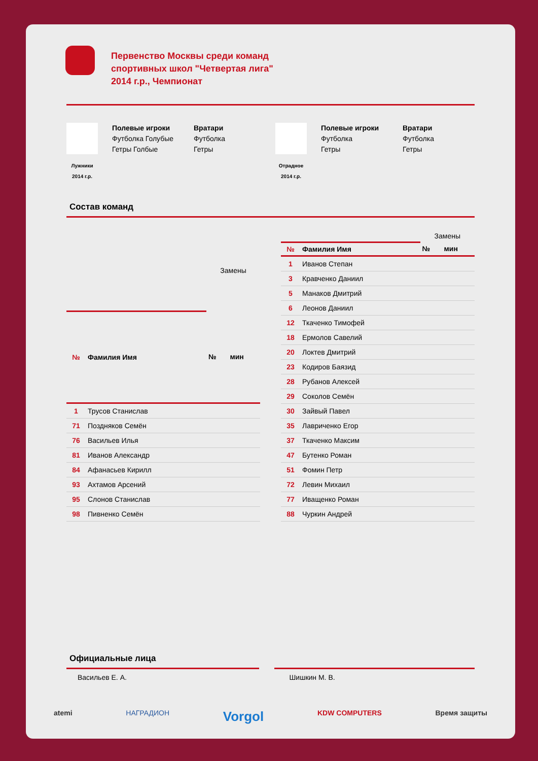Первенство Москвы среди команд спортивных школ "Четвертая лига" 2014 г.р., Чемпионат
Лужники
2014 г.р.
Полевые игроки
Футболка Голубые
Гетры Голбые
Вратари
Футболка
Гетры
Отрадное
2014 г.р.
Полевые игроки
Футболка
Гетры
Вратари
Футболка
Гетры
Состав команд
| | | Замены | |
| --- | --- | --- | --- |
| № | Фамилия Имя | № | мин |
| 1 | Трусов Станислав | | |
| 71 | Поздняков Семён | | |
| 76 | Васильев Илья | | |
| 81 | Иванов Александр | | |
| 84 | Афанасьев Кирилл | | |
| 93 | Ахтамов Арсений | | |
| 95 | Слонов Станислав | | |
| 98 | Пивненко Семён | | |
| | | Замены | |
| --- | --- | --- | --- |
| № | Фамилия Имя | № | мин |
| 1 | Иванов Степан | | |
| 3 | Кравченко Даниил | | |
| 5 | Манаков Дмитрий | | |
| 6 | Леонов Даниил | | |
| 12 | Ткаченко Тимофей | | |
| 18 | Ермолов Савелий | | |
| 20 | Локтев Дмитрий | | |
| 23 | Кодиров Баязид | | |
| 28 | Рубанов Алексей | | |
| 29 | Соколов Семён | | |
| 30 | Зайвый Павел | | |
| 35 | Лавриченко Егор | | |
| 37 | Ткаченко Максим | | |
| 47 | Бутенко Роман | | |
| 51 | Фомин Петр | | |
| 72 | Левин Михаил | | |
| 77 | Иващенко Роман | | |
| 88 | Чуркин Андрей | | |
Официальные лица
Васильев Е. А. Шишкин М. В.
atemi НАГРАДИОН Vorgol KDW COMPUTERS Время защиты